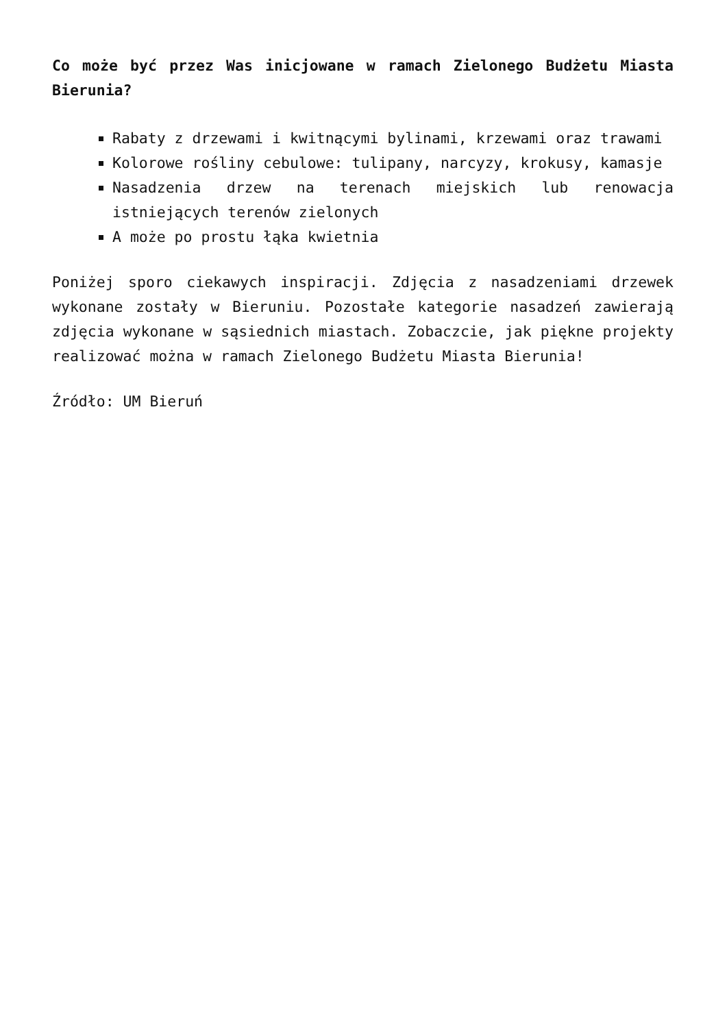Co może być przez Was inicjowane w ramach Zielonego Budżetu Miasta Bierunia?
Rabaty z drzewami i kwitnącymi bylinami, krzewami oraz trawami
Kolorowe rośliny cebulowe: tulipany, narcyzy, krokusy, kamasje
Nasadzenia drzew na terenach miejskich lub renowacja istniejących terenów zielonych
A może po prostu łąka kwietnia
Poniżej sporo ciekawych inspiracji. Zdjęcia z nasadzeniami drzewek wykonane zostały w Bieruniu. Pozostałe kategorie nasadzeń zawierają zdjęcia wykonane w sąsiednich miastach. Zobaczcie, jak piękne projekty realizować można w ramach Zielonego Budżetu Miasta Bierunia!
Źródło: UM Bieruń